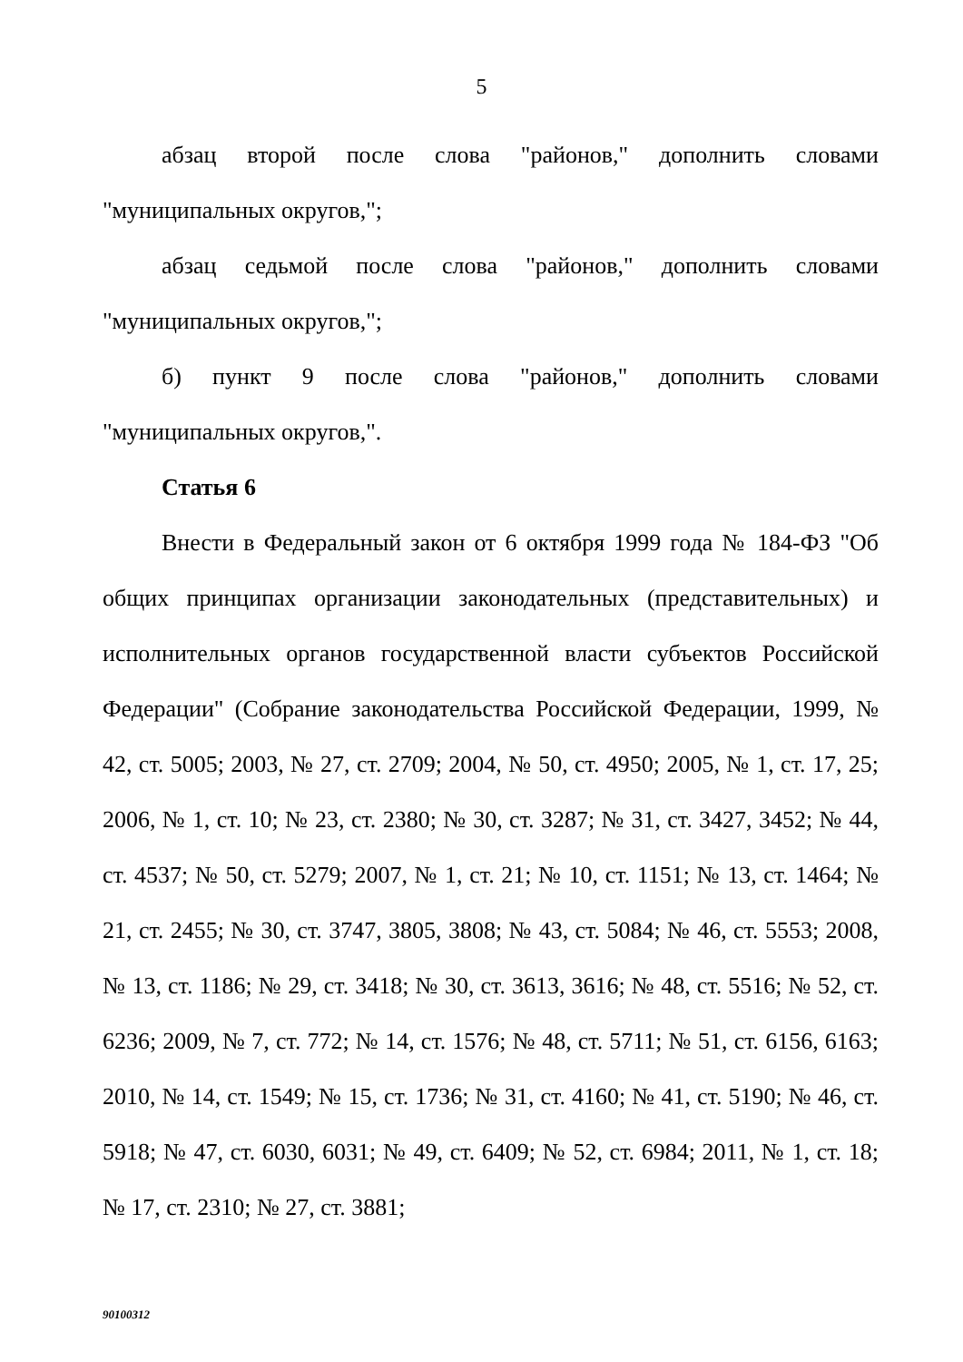5
абзац второй после слова "районов," дополнить словами "муниципальных округов,";
абзац седьмой после слова "районов," дополнить словами "муниципальных округов,";
б) пункт 9 после слова "районов," дополнить словами "муниципальных округов,".
Статья 6
Внести в Федеральный закон от 6 октября 1999 года № 184-ФЗ "Об общих принципах организации законодательных (представительных) и исполнительных органов государственной власти субъектов Российской Федерации" (Собрание законодательства Российской Федерации, 1999, № 42, ст. 5005; 2003, № 27, ст. 2709; 2004, № 50, ст. 4950; 2005, № 1, ст. 17, 25; 2006, № 1, ст. 10; № 23, ст. 2380; № 30, ст. 3287; № 31, ст. 3427, 3452; № 44, ст. 4537; № 50, ст. 5279; 2007, № 1, ст. 21; № 10, ст. 1151; № 13, ст. 1464; № 21, ст. 2455; № 30, ст. 3747, 3805, 3808; № 43, ст. 5084; № 46, ст. 5553; 2008, № 13, ст. 1186; № 29, ст. 3418; № 30, ст. 3613, 3616; № 48, ст. 5516; № 52, ст. 6236; 2009, № 7, ст. 772; № 14, ст. 1576; № 48, ст. 5711; № 51, ст. 6156, 6163; 2010, № 14, ст. 1549; № 15, ст. 1736; № 31, ст. 4160; № 41, ст. 5190; № 46, ст. 5918; № 47, ст. 6030, 6031; № 49, ст. 6409; № 52, ст. 6984; 2011, № 1, ст. 18; № 17, ст. 2310; № 27, ст. 3881;
90100312